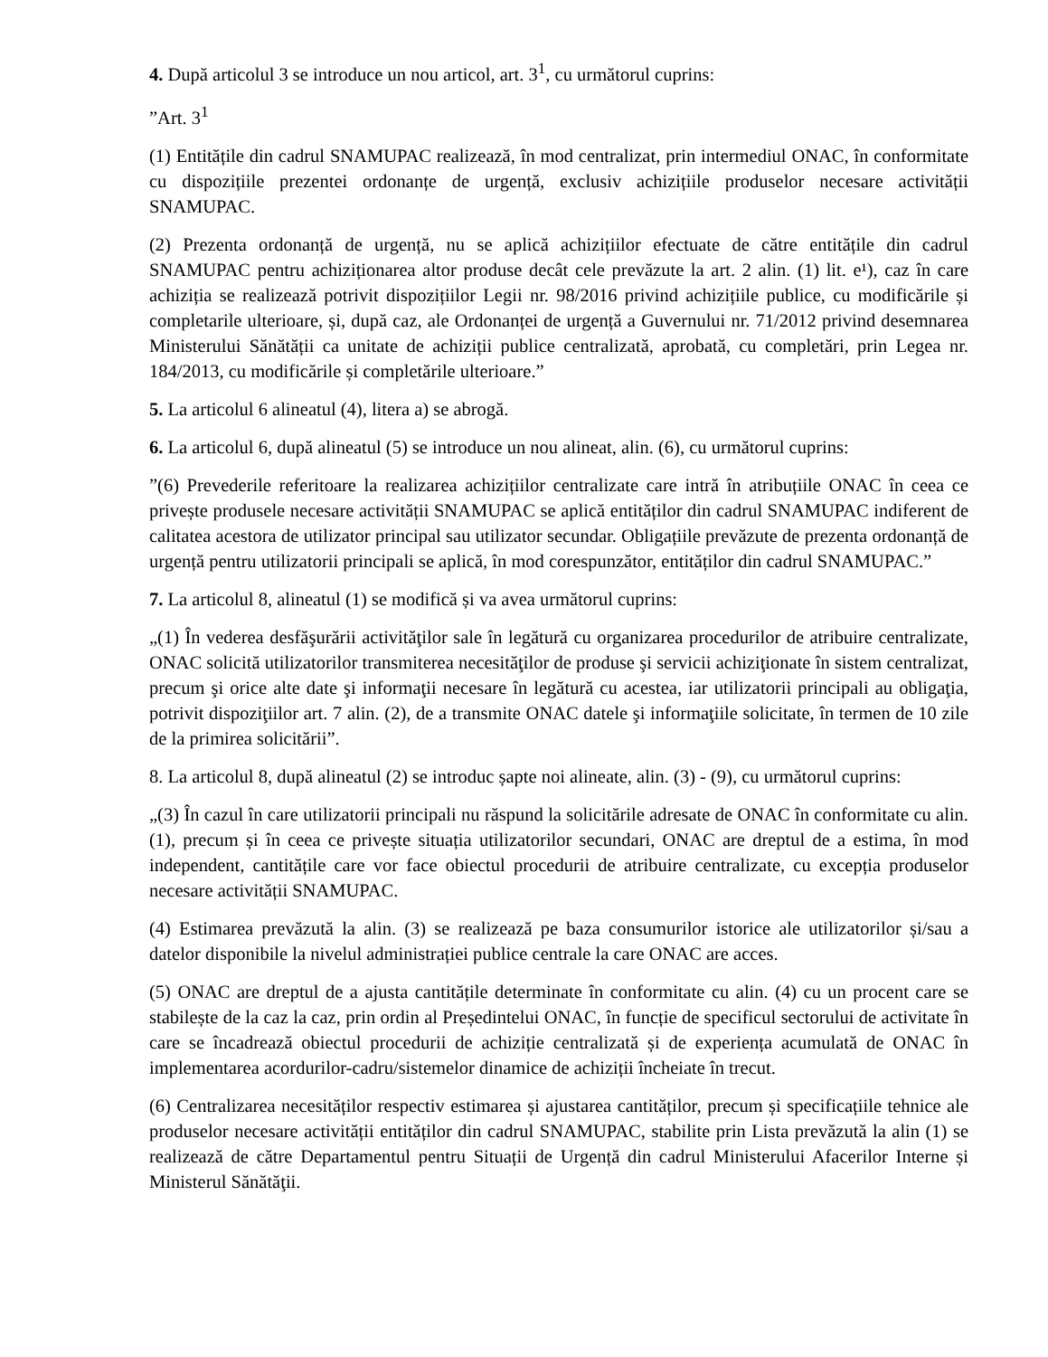4. După articolul 3 se introduce un nou articol, art. 3<sup>1</sup>, cu următorul cuprins:
”Art. 3<sup>1</sup>
(1) Entitățile din cadrul SNAMUPAC realizează, în mod centralizat, prin intermediul ONAC, în conformitate cu dispozițiile prezentei ordonanțe de urgență, exclusiv achizițiile produselor necesare activității SNAMUPAC.
(2) Prezenta ordonanță de urgență, nu se aplică achizițiilor efectuate de către entitățile din cadrul SNAMUPAC pentru achiziționarea altor produse decât cele prevăzute la art. 2 alin. (1) lit. e¹), caz în care achiziția se realizează potrivit dispozițiilor Legii nr. 98/2016 privind achizițiile publice, cu modificările și completarile ulterioare, și, după caz, ale Ordonanței de urgență a Guvernului nr. 71/2012 privind desemnarea Ministerului Sănătății ca unitate de achiziții publice centralizată, aprobată, cu completări, prin Legea nr. 184/2013, cu modificările și completările ulterioare.”
5. La articolul 6 alineatul (4), litera a) se abrogă.
6. La articolul 6, după alineatul (5) se introduce un nou alineat, alin. (6), cu următorul cuprins:
”(6) Prevederile referitoare la realizarea achizițiilor centralizate care intră în atribuțiile ONAC în ceea ce privește produsele necesare activității SNAMUPAC se aplică entităților din cadrul SNAMUPAC indiferent de calitatea acestora de utilizator principal sau utilizator secundar. Obligațiile prevăzute de prezenta ordonanță de urgență pentru utilizatorii principali se aplică, în mod corespunzător, entităților din cadrul SNAMUPAC.”
7. La articolul 8, alineatul (1) se modifică și va avea următorul cuprins:
„(1) În vederea desfăşurării activităţilor sale în legătură cu organizarea procedurilor de atribuire centralizate, ONAC solicită utilizatorilor transmiterea necesităţilor de produse şi servicii achiziţionate în sistem centralizat, precum şi orice alte date şi informaţii necesare în legătură cu acestea, iar utilizatorii principali au obligaţia, potrivit dispoziţiilor art. 7 alin. (2), de a transmite ONAC datele şi informaţiile solicitate, în termen de 10 zile de la primirea solicitării”.
8. La articolul 8, după alineatul (2) se introduc șapte noi alineate, alin. (3) - (9), cu următorul cuprins:
„(3) În cazul în care utilizatorii principali nu răspund la solicitările adresate de ONAC în conformitate cu alin. (1), precum și în ceea ce privește situația utilizatorilor secundari, ONAC are dreptul de a estima, în mod independent, cantitățile care vor face obiectul procedurii de atribuire centralizate, cu excepția produselor necesare activității SNAMUPAC.
(4) Estimarea prevăzută la alin. (3) se realizează pe baza consumurilor istorice ale utilizatorilor și/sau a datelor disponibile la nivelul administrației publice centrale la care ONAC are acces.
(5) ONAC are dreptul de a ajusta cantitățile determinate în conformitate cu alin. (4) cu un procent care se stabilește de la caz la caz, prin ordin al Președintelui ONAC, în funcție de specificul sectorului de activitate în care se încadrează obiectul procedurii de achiziție centralizată și de experiența acumulată de ONAC în implementarea acordurilor-cadru/sistemelor dinamice de achiziții încheiate în trecut.
(6) Centralizarea necesităților respectiv estimarea și ajustarea cantităților, precum și specificațiile tehnice ale produselor necesare activității entităților din cadrul SNAMUPAC, stabilite prin Lista prevăzută la alin (1) se realizează de către Departamentul pentru Situații de Urgență din cadrul Ministerului Afacerilor Interne și Ministerul Sănătăţii.